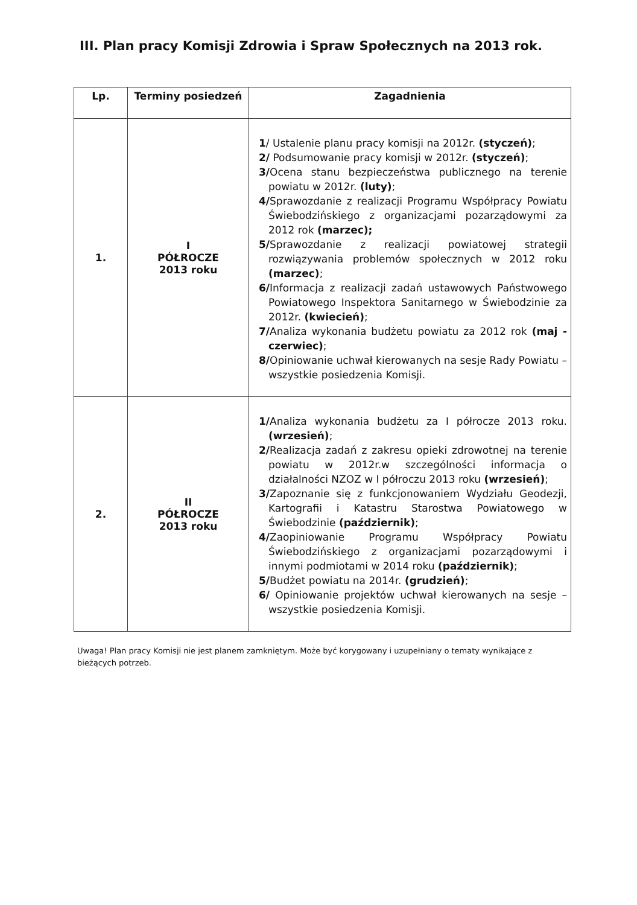III. Plan pracy Komisji Zdrowia i Spraw Społecznych na 2013 rok.
| Lp. | Terminy posiedzeń | Zagadnienia |
| --- | --- | --- |
| 1. | I PÓŁROCZE 2013 roku | 1 / Ustalenie planu pracy komisji na 2012r. (styczeń) ; 2/ Podsumowanie pracy komisji w 2012r. (styczeń) ; 3/ Ocena stanu bezpieczeństwa publicznego na terenie powiatu w 2012r. (luty) ; 4/ Sprawozdanie z realizacji Programu Współpracy Powiatu Świebodzińskiego z organizacjami pozarządowymi za 2012 rok (marzec); 5/ Sprawozdanie z realizacji powiatowej strategii rozwiązywania problemów społecznych w 2012 roku (marzec) ; 6/ Informacja z realizacji zadań ustawowych Państwowego Powiatowego Inspektora Sanitarnego w Świebodzinie za 2012r. (kwiecień) ; 7/ Analiza wykonania budżetu powiatu za 2012 rok (maj - czerwiec) ; 8/ Opiniowanie uchwał kierowanych na sesje Rady Powiatu – wszystkie posiedzenia Komisji. |
| 2. | II PÓŁROCZE 2013 roku | 1/ Analiza wykonania budżetu za I półrocze 2013 roku. (wrzesień) ; 2/ Realizacja zadań z zakresu opieki zdrowotnej na terenie powiatu w 2012r.w szczególności informacja o działalności NZOZ w I półroczu 2013 roku (wrzesień) ; 3/ Zapoznanie się z funkcjonowaniem Wydziału Geodezji, Kartografii i Katastru Starostwa Powiatowego w Świebodzinie (październik) ; 4/ Zaopiniowanie Programu Współpracy Powiatu Świebodzińskiego z organizacjami pozarządowymi i innymi podmiotami w 2014 roku (październik) ; 5/ Budżet powiatu na 2014r. (grudzień) ; 6/ Opiniowanie projektów uchwał kierowanych na sesje – wszystkie posiedzenia Komisji. |
Uwaga! Plan pracy Komisji nie jest planem zamkniętym. Może być korygowany i uzupełniany o tematy wynikające z bieżących potrzeb.